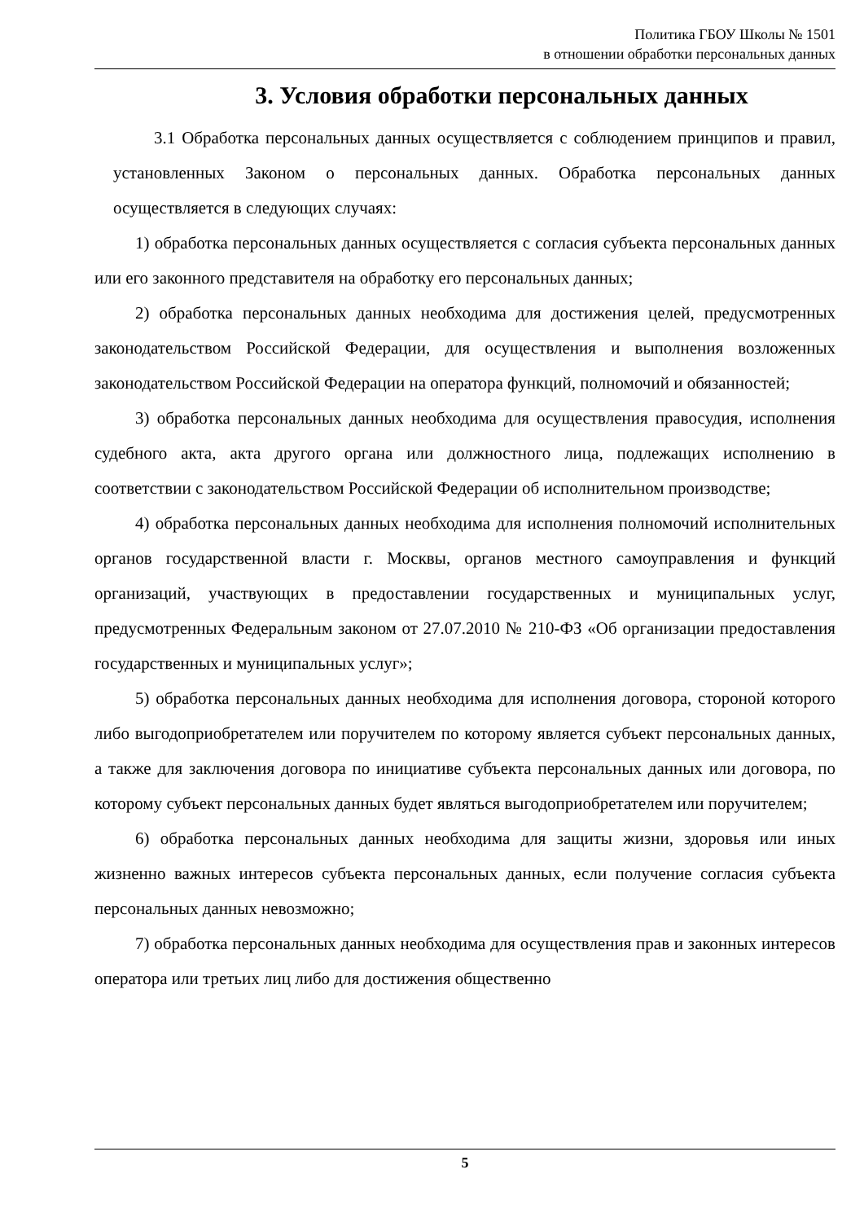Политика ГБОУ Школы № 1501
в отношении обработки персональных данных
3. Условия обработки персональных данных
3.1 Обработка персональных данных осуществляется с соблюдением принципов и правил, установленных Законом о персональных данных. Обработка персональных данных осуществляется в следующих случаях:
1) обработка персональных данных осуществляется с согласия субъекта персональных данных или его законного представителя на обработку его персональных данных;
2) обработка персональных данных необходима для достижения целей, предусмотренных законодательством Российской Федерации, для осуществления и выполнения возложенных законодательством Российской Федерации на оператора функций, полномочий и обязанностей;
3) обработка персональных данных необходима для осуществления правосудия, исполнения судебного акта, акта другого органа или должностного лица, подлежащих исполнению в соответствии с законодательством Российской Федерации об исполнительном производстве;
4) обработка персональных данных необходима для исполнения полномочий исполнительных органов государственной власти г. Москвы, органов местного самоуправления и функций организаций, участвующих в предоставлении государственных и муниципальных услуг, предусмотренных Федеральным законом от 27.07.2010 № 210-ФЗ «Об организации предоставления государственных и муниципальных услуг»;
5) обработка персональных данных необходима для исполнения договора, стороной которого либо выгодоприобретателем или поручителем по которому является субъект персональных данных, а также для заключения договора по инициативе субъекта персональных данных или договора, по которому субъект персональных данных будет являться выгодоприобретателем или поручителем;
6) обработка персональных данных необходима для защиты жизни, здоровья или иных жизненно важных интересов субъекта персональных данных, если получение согласия субъекта персональных данных невозможно;
7) обработка персональных данных необходима для осуществления прав и законных интересов оператора или третьих лиц либо для достижения общественно
5